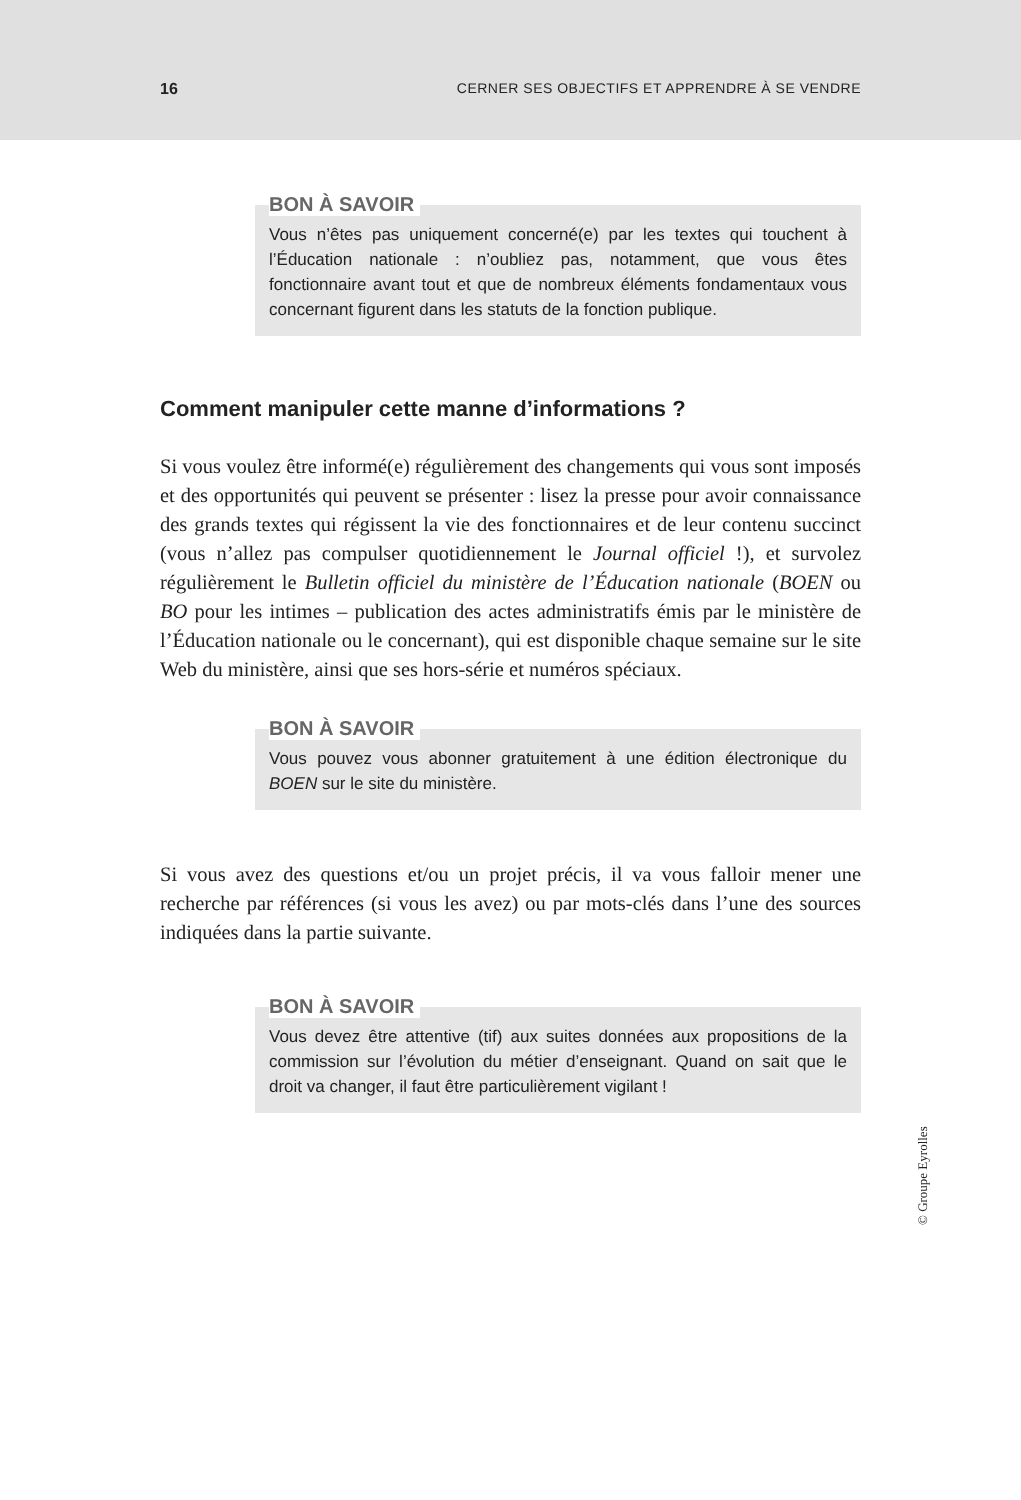16 CERNER SES OBJECTIFS ET APPRENDRE À SE VENDRE
BON À SAVOIR
Vous n’êtes pas uniquement concerné(e) par les textes qui touchent à l’Éducation nationale : n’oubliez pas, notamment, que vous êtes fonctionnaire avant tout et que de nombreux éléments fondamentaux vous concernant figurent dans les statuts de la fonction publique.
Comment manipuler cette manne d’informations ?
Si vous voulez être informé(e) régulièrement des changements qui vous sont imposés et des opportunités qui peuvent se présenter : lisez la presse pour avoir connaissance des grands textes qui régissent la vie des fonctionnaires et de leur contenu succinct (vous n’allez pas compulser quotidiennement le Journal officiel !), et survolez régulièrement le Bulletin officiel du ministère de l’Éducation nationale (BOEN ou BO pour les intimes – publication des actes administratifs émis par le ministère de l’Éducation nationale ou le concernant), qui est disponible chaque semaine sur le site Web du ministère, ainsi que ses hors-série et numéros spéciaux.
BON À SAVOIR
Vous pouvez vous abonner gratuitement à une édition électronique du BOEN sur le site du ministère.
Si vous avez des questions et/ou un projet précis, il va vous falloir mener une recherche par références (si vous les avez) ou par mots-clés dans l’une des sources indiquées dans la partie suivante.
BON À SAVOIR
Vous devez être attentive (tif) aux suites données aux propositions de la commission sur l’évolution du métier d’enseignant. Quand on sait que le droit va changer, il faut être particulièrement vigilant !
© Groupe Eyrolles